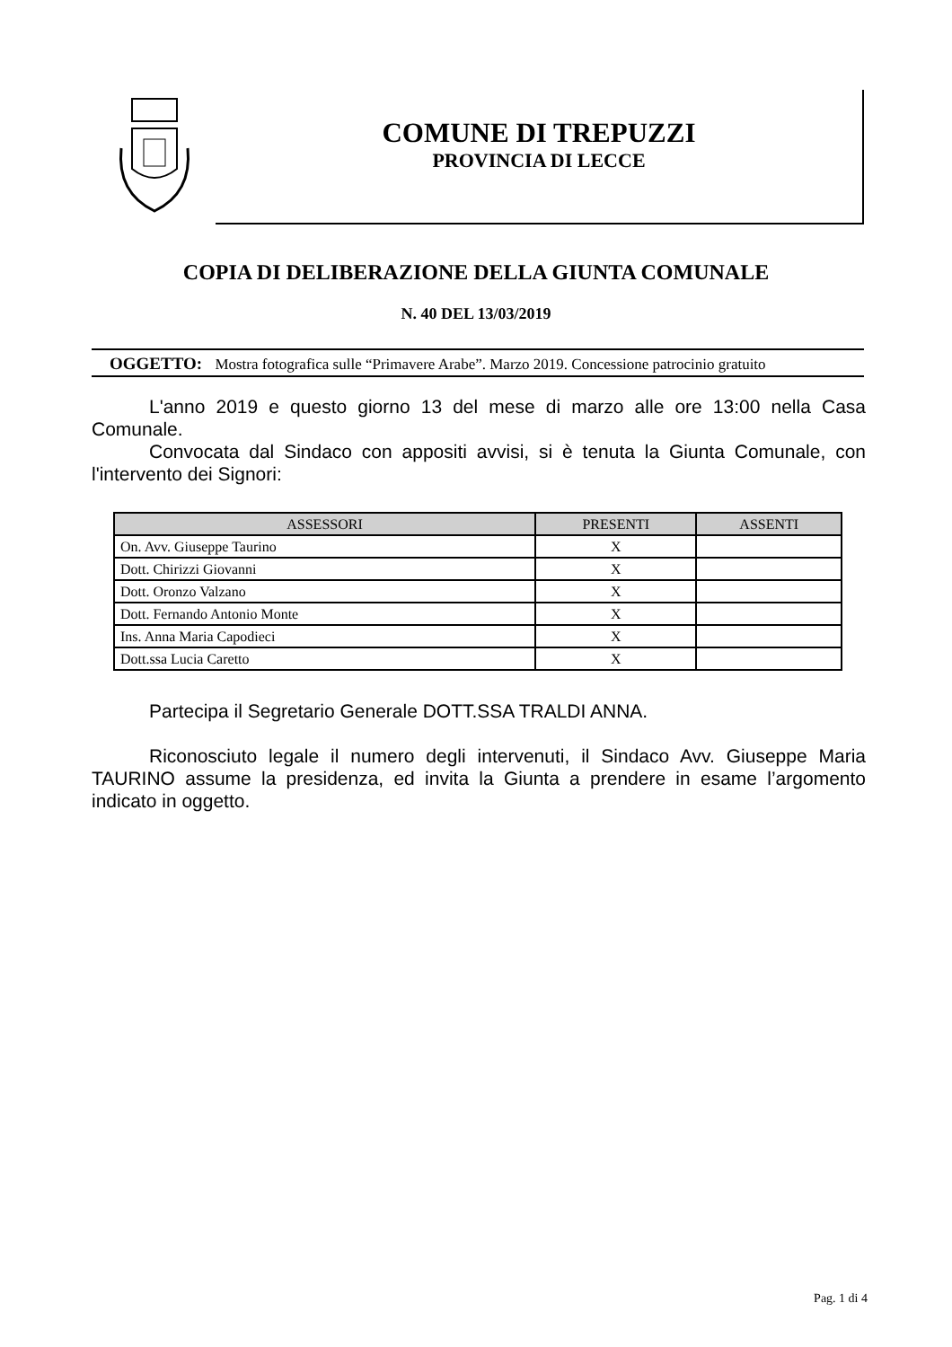COMUNE DI TREPUZZI
PROVINCIA DI LECCE
COPIA DI DELIBERAZIONE DELLA GIUNTA COMUNALE
N. 40 DEL 13/03/2019
OGGETTO: Mostra fotografica sulle “Primavere Arabe”. Marzo 2019. Concessione patrocinio gratuito
L'anno 2019 e questo giorno 13 del mese di marzo alle ore 13:00 nella Casa Comunale.
Convocata dal Sindaco con appositi avvisi, si è tenuta la Giunta Comunale, con l'intervento dei Signori:
| ASSESSORI | PRESENTI | ASSENTI |
| --- | --- | --- |
| On. Avv. Giuseppe Taurino | X | |
| Dott. Chirizzi Giovanni | X | |
| Dott. Oronzo Valzano | X | |
| Dott. Fernando Antonio Monte | X | |
| Ins. Anna Maria Capodieci | X | |
| Dott.ssa Lucia Caretto | X | |
Partecipa il Segretario Generale DOTT.SSA TRALDI ANNA.
Riconosciuto legale il numero degli intervenuti, il Sindaco Avv. Giuseppe Maria TAURINO assume la presidenza, ed invita la Giunta a prendere in esame l’argomento indicato in oggetto.
Pag. 1 di 4